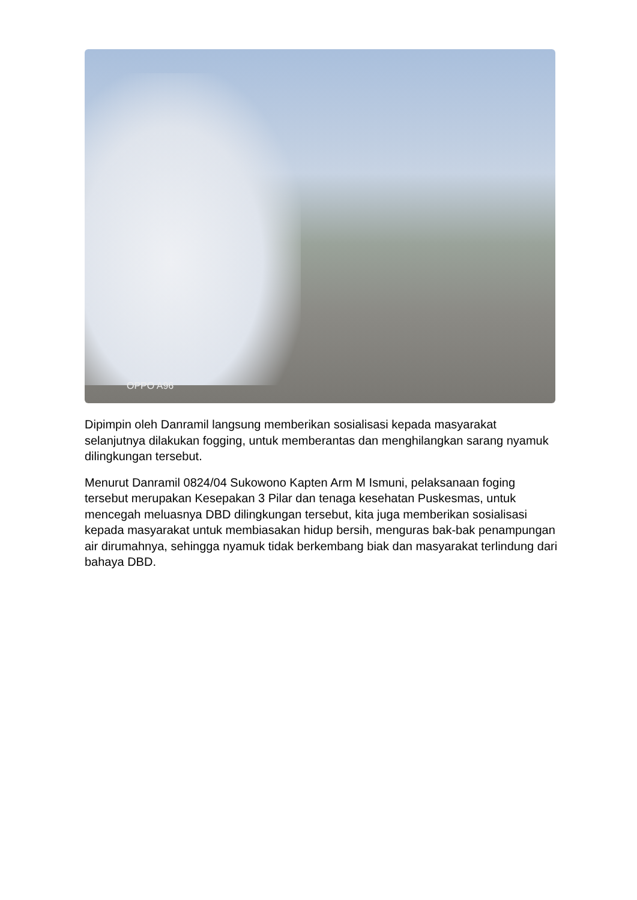OPPO A96
Dipimpin oleh Danramil langsung memberikan sosialisasi kepada masyarakat selanjutnya dilakukan fogging, untuk memberantas dan menghilangkan sarang nyamuk dilingkungan tersebut.
Menurut Danramil 0824/04 Sukowono Kapten Arm M Ismuni, pelaksanaan foging tersebut merupakan Kesepakan 3 Pilar dan tenaga kesehatan Puskesmas, untuk mencegah meluasnya DBD dilingkungan tersebut, kita juga memberikan sosialisasi kepada masyarakat untuk membiasakan hidup bersih, menguras bak-bak penampungan air dirumahnya, sehingga nyamuk tidak berkembang biak dan masyarakat terlindung dari bahaya DBD.